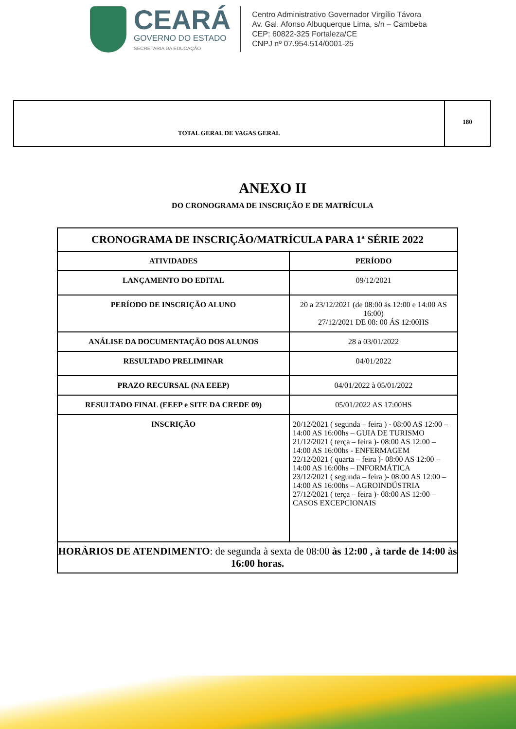CEARÁ
GOVERNO DO ESTADO
SECRETARIA DA EDUCAÇÃO
Centro Administrativo Governador Virgílio Távora
Av. Gal. Afonso Albuquerque Lima, s/n – Cambeba
CEP: 60822-325 Fortaleza/CE
CNPJ nº 07.954.514/0001-25
| TOTAL GERAL DE VAGAS GERAL | 180 |
ANEXO II
DO CRONOGRAMA DE INSCRIÇÃO E DE MATRÍCULA
| CRONOGRAMA DE INSCRIÇÃO/MATRÍCULA PARA 1ª SÉRIE 2022 | |
| ATIVIDADES | PERÍODO |
| LANÇAMENTO DO EDITAL | 09/12/2021 |
| PERÍODO DE INSCRIÇÃO ALUNO | 20 a 23/12/2021 (de 08:00 às 12:00 e 14:00 AS 16:00) 27/12/2021 DE 08: 00 ÁS 12:00HS |
| ANÁLISE DA DOCUMENTAÇÃO DOS ALUNOS | 28 a 03/01/2022 |
| RESULTADO PRELIMINAR | 04/01/2022 |
| PRAZO RECURSAL (NA EEEP) | 04/01/2022 à 05/01/2022 |
| RESULTADO FINAL (EEEP e SITE DA CREDE 09) | 05/01/2022 AS 17:00HS |
| INSCRIÇÃO | 20/12/2021 ( segunda – feira ) - 08:00 AS 12:00 – 14:00 AS 16:00hs – GUIA DE TURISMO 21/12/2021 ( terça – feira )- 08:00 AS 12:00 – 14:00 AS 16:00hs - ENFERMAGEM 22/12/2021 ( quarta – feira )- 08:00 AS 12:00 – 14:00 AS 16:00hs – INFORMÁTICA 23/12/2021 ( segunda – feira )- 08:00 AS 12:00 – 14:00 AS 16:00hs – AGROINDÚSTRIA 27/12/2021 ( terça – feira )- 08:00 AS 12:00 – CASOS EXCEPCIONAIS |
| HORÁRIOS DE ATENDIMENTO : de segunda à sexta de 08:00 às 12:00 , à tarde de 14:00 às 16:00 horas. | |